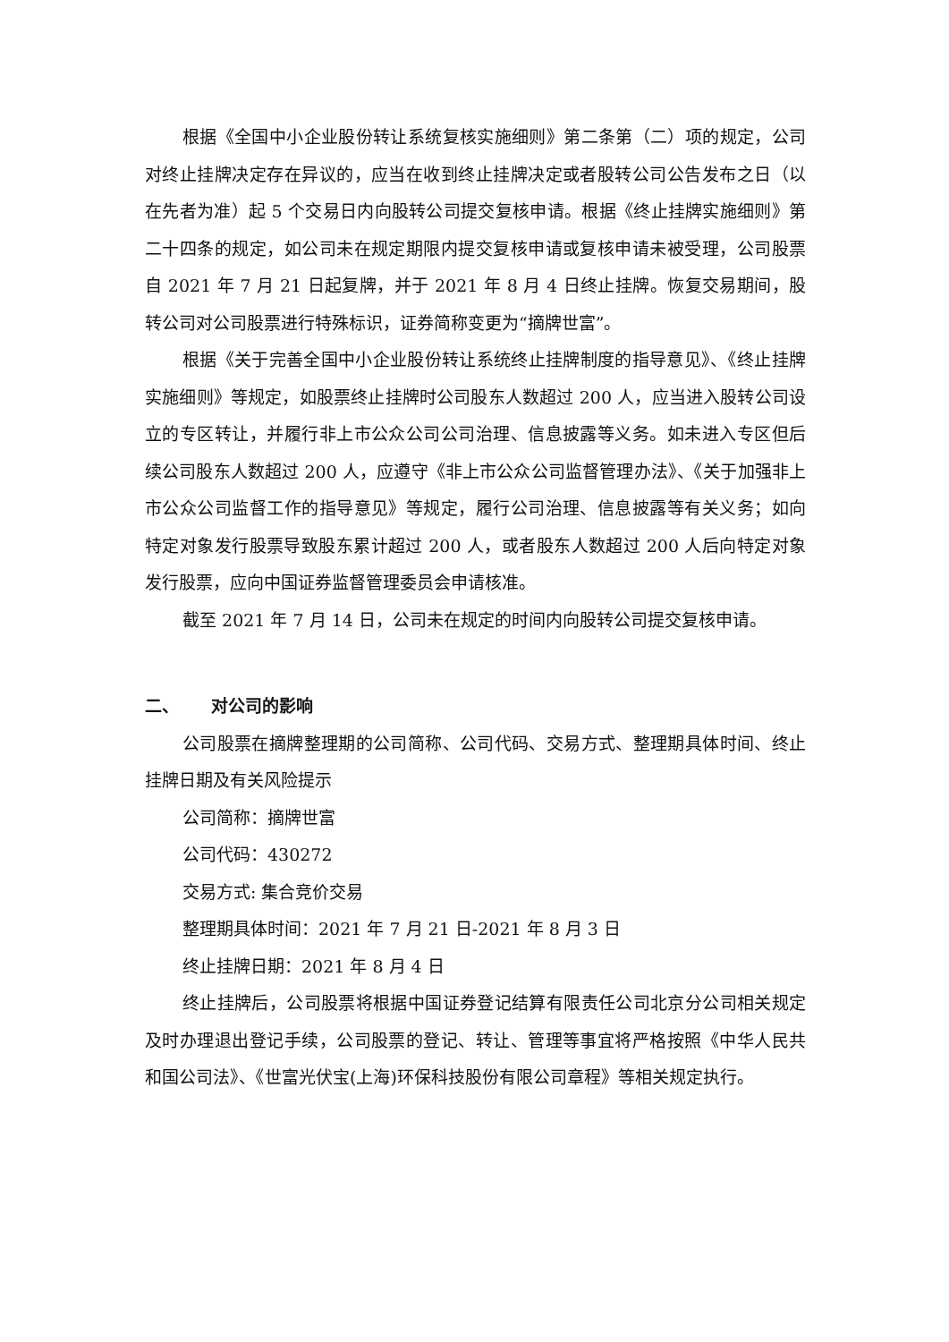根据《全国中小企业股份转让系统复核实施细则》第二条第（二）项的规定，公司对终止挂牌决定存在异议的，应当在收到终止挂牌决定或者股转公司公告发布之日（以在先者为准）起 5 个交易日内向股转公司提交复核申请。根据《终止挂牌实施细则》第二十四条的规定，如公司未在规定期限内提交复核申请或复核申请未被受理，公司股票自 2021 年 7 月 21 日起复牌，并于 2021 年 8 月 4 日终止挂牌。恢复交易期间，股转公司对公司股票进行特殊标识，证券简称变更为“摘牌世富”。
根据《关于完善全国中小企业股份转让系统终止挂牌制度的指导意见》、《终止挂牌实施细则》等规定，如股票终止挂牌时公司股东人数超过 200 人，应当进入股转公司设立的专区转让，并履行非上市公众公司公司治理、信息披露等义务。如未进入专区但后续公司股东人数超过 200 人，应遵守《非上市公众公司监督管理办法》、《关于加强非上市公众公司监督工作的指导意见》等规定，履行公司治理、信息披露等有关义务；如向特定对象发行股票导致股东累计超过 200 人，或者股东人数超过 200 人后向特定对象发行股票，应向中国证券监督管理委员会申请核准。
截至 2021 年 7 月 14 日，公司未在规定的时间内向股转公司提交复核申请。
二、 对公司的影响
公司股票在摘牌整理期的公司简称、公司代码、交易方式、整理期具体时间、终止挂牌日期及有关风险提示
公司简称：摘牌世富
公司代码：430272
交易方式: 集合竞价交易
整理期具体时间：2021 年 7 月 21 日-2021 年 8 月 3 日
终止挂牌日期：2021 年 8 月 4 日
终止挂牌后，公司股票将根据中国证券登记结算有限责任公司北京分公司相关规定及时办理退出登记手续，公司股票的登记、转让、管理等事宜将严格按照《中华人民共和国公司法》、《世富光伏宝(上海)环保科技股份有限公司章程》等相关规定执行。